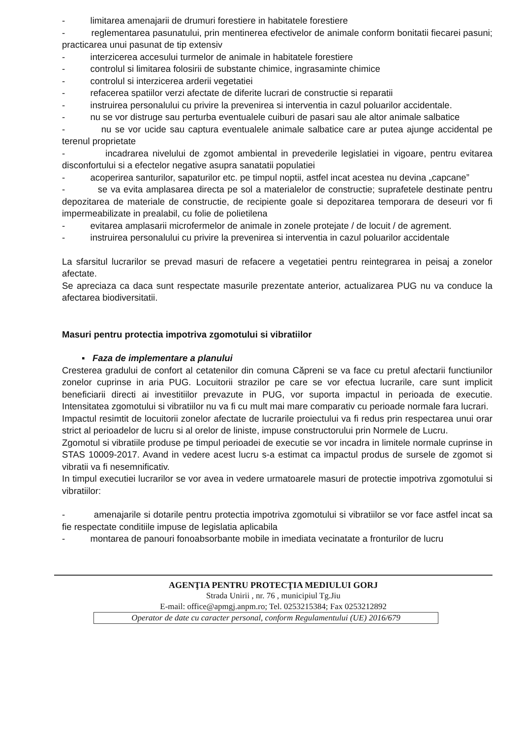- limitarea amenajarii de drumuri forestiere in habitatele forestiere
- reglementarea pasunatului, prin mentinerea efectivelor de animale conform bonitatii fiecarei pasuni; practicarea unui pasunat de tip extensiv
- interzicerea accesului turmelor de animale in habitatele forestiere
- controlul si limitarea folosirii de substante chimice, ingrasaminte chimice
- controlul si interzicerea arderii vegetatiei
- refacerea spatiilor verzi afectate de diferite lucrari de constructie si reparatii
- instruirea personalului cu privire la prevenirea si interventia in cazul poluarilor accidentale.
- nu se vor distruge sau perturba eventualele cuiburi de pasari sau ale altor animale salbatice
- nu se vor ucide sau captura eventualele animale salbatice care ar putea ajunge accidental pe terenul proprietate
- incadrarea nivelului de zgomot ambiental in prevederile legislatiei in vigoare, pentru evitarea disconfortului si a efectelor negative asupra sanatatii populatiei
- acoperirea santurilor, sapaturilor etc. pe timpul noptii, astfel incat acestea nu devina „capcane”
- se va evita amplasarea directa pe sol a materialelor de constructie; suprafetele destinate pentru depozitarea de materiale de constructie, de recipiente goale si depozitarea temporara de deseuri vor fi impermeabilizate in prealabil, cu folie de polietilena
- evitarea amplasarii microfermelor de animale in zonele protejate / de locuit / de agrement.
- instruirea personalului cu privire la prevenirea si interventia in cazul poluarilor accidentale
La sfarsitul lucrarilor se prevad masuri de refacere a vegetatiei pentru reintegrarea in peisaj a zonelor afectate.
Se apreciaza ca daca sunt respectate masurile prezentate anterior, actualizarea PUG nu va conduce la afectarea biodiversitatii.
Masuri pentru protectia impotriva zgomotului si vibratiilor
▪ Faza de implementare a planului
Cresterea gradului de confort al cetatenilor din comuna Căpreni se va face cu pretul afectarii functiunilor zonelor cuprinse in aria PUG. Locuitorii strazilor pe care se vor efectua lucrarile, care sunt implicit beneficiarii directi ai investitiilor prevazute in PUG, vor suporta impactul in perioada de executie. Intensitatea zgomotului si vibratiilor nu va fi cu mult mai mare comparativ cu perioade normale fara lucrari.
Impactul resimtit de locuitorii zonelor afectate de lucrarile proiectului va fi redus prin respectarea unui orar strict al perioadelor de lucru si al orelor de liniste, impuse constructorului prin Normele de Lucru.
Zgomotul si vibratiile produse pe timpul perioadei de executie se vor incadra in limitele normale cuprinse in STAS 10009-2017. Avand in vedere acest lucru s-a estimat ca impactul produs de sursele de zgomot si vibratii va fi nesemnificativ.
In timpul executiei lucrarilor se vor avea in vedere urmatoarele masuri de protectie impotriva zgomotului si vibratiilor:
- amenajarile si dotarile pentru protectia impotriva zgomotului si vibratiilor se vor face astfel incat sa fie respectate conditiile impuse de legislatia aplicabila
- montarea de panouri fonoabsorbante mobile in imediata vecinatate a fronturilor de lucru
AGENŢIA PENTRU PROTECŢIA MEDIULUI GORJ
Strada Unirii , nr. 76 , municipiul Tg.Jiu
E-mail: office@apmgj.anpm.ro; Tel. 0253215384; Fax 0253212892
Operator de date cu caracter personal, conform Regulamentului (UE) 2016/679